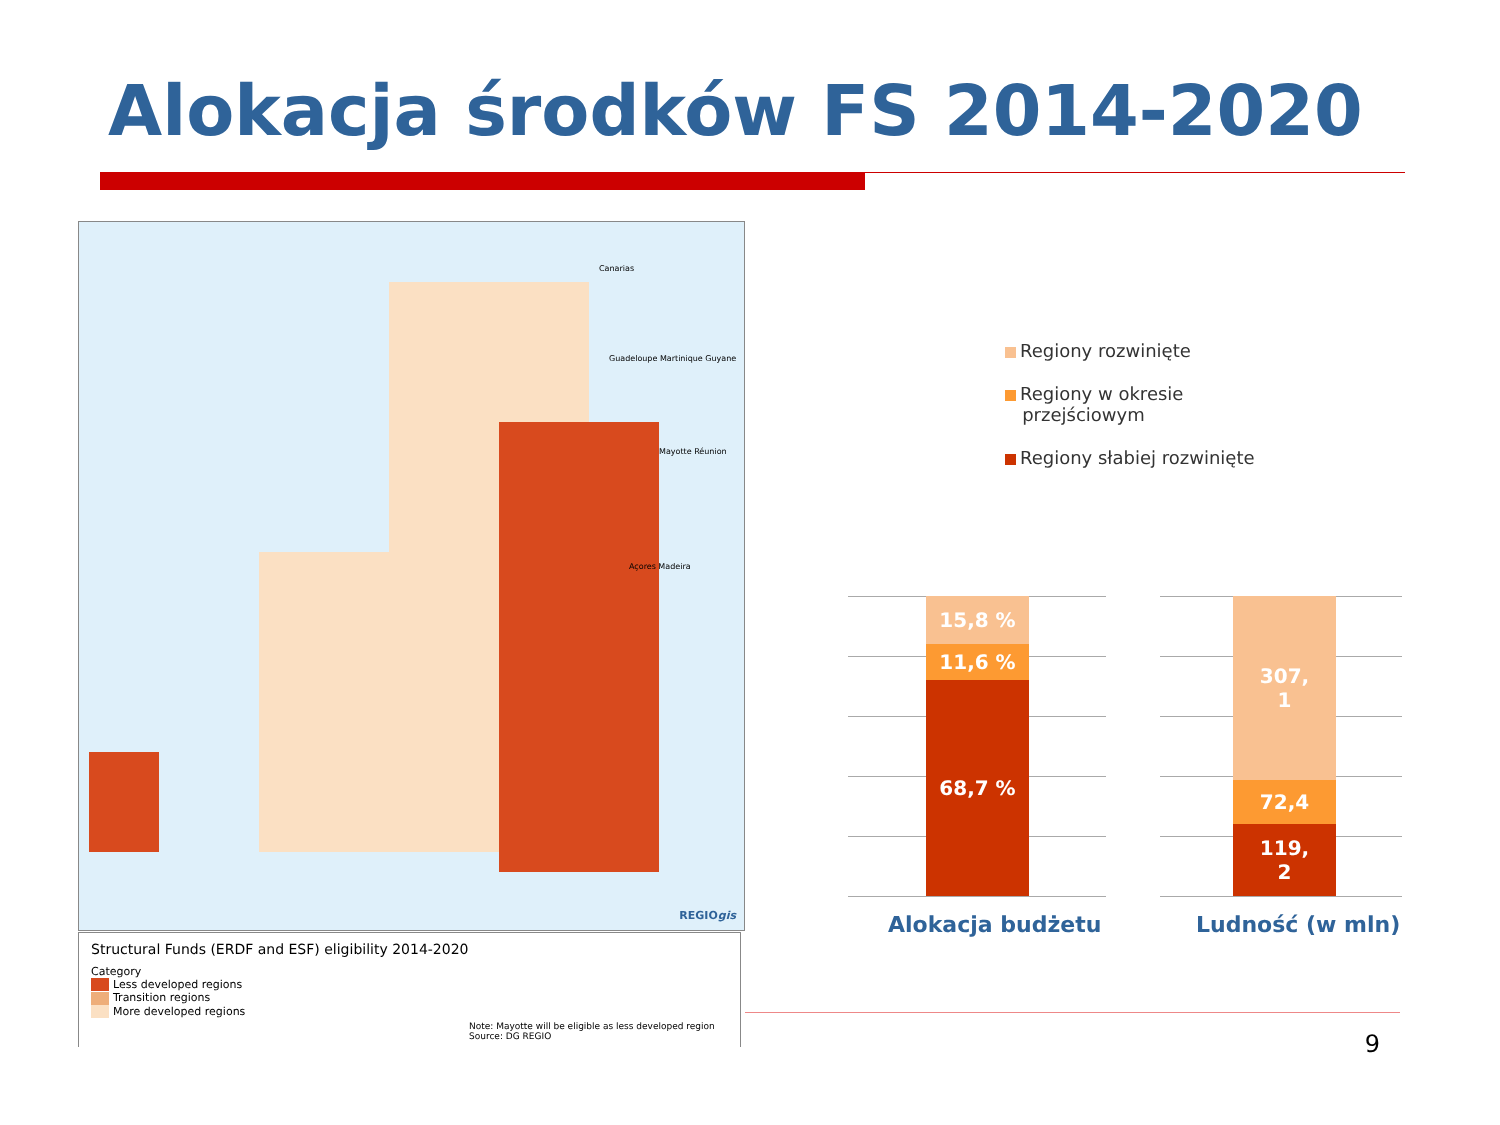Alokacja środków FS 2014-2020
Canarias
Guadeloupe Martinique Guyane
Mayotte Réunion
Açores Madeira
REGIOgis
Structural Funds (ERDF and ESF) eligibility 2014-2020
Category
Less developed regions
Transition regions
More developed regions
Note: Mayotte will be eligible as less developed region
Source: DG REGIO
Regiony rozwinięte
Regiony w okresie
przejściowym
Regiony słabiej rozwinięte
15,8 %
11,6 %
68,7 %
307,
1
72,4
119,
2
Alokacja budżetu Ludność (w mln)
9